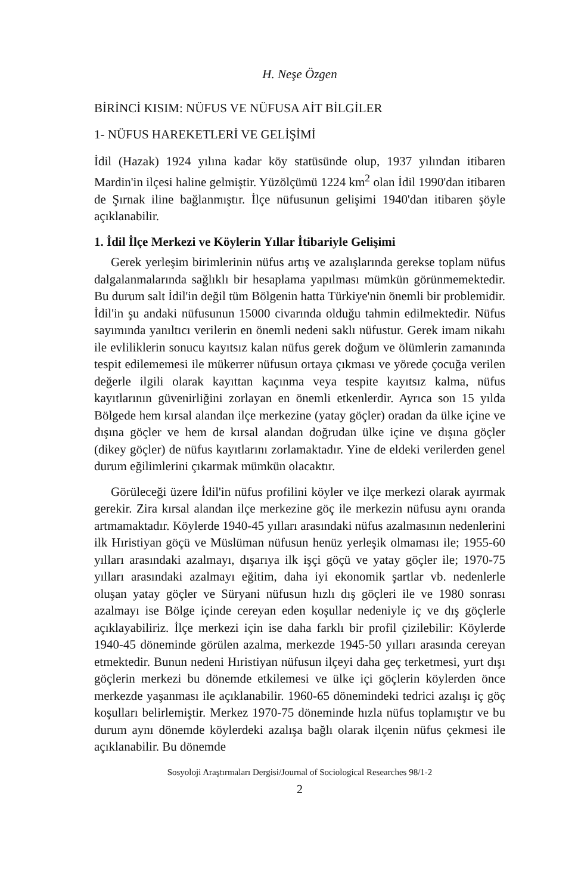H. Neşe Özgen
BİRİNCİ KISIM: NÜFUS VE NÜFUSA AİT BİLGİLER
1- NÜFUS HAREKETLERİ VE GELİŞİMİ
İdil (Hazak) 1924 yılına kadar köy statüsünde olup, 1937 yılından itibaren Mardin'in ilçesi haline gelmiştir. Yüzölçümü 1224 km<sup>2</sup> olan İdil 1990'dan itibaren de Şırnak iline bağlanmıştır. İlçe nüfusunun gelişimi 1940'dan itibaren şöyle açıklanabilir.
1. İdil İlçe Merkezi ve Köylerin Yıllar İtibariyle Gelişimi
Gerek yerleşim birimlerinin nüfus artış ve azalışlarında gerekse toplam nüfus dalgalanmalarında sağlıklı bir hesaplama yapılması mümkün görünmemektedir. Bu durum salt İdil'in değil tüm Bölgenin hatta Türkiye'nin önemli bir problemidir. İdil'in şu andaki nüfusunun 15000 civarında olduğu tahmin edilmektedir. Nüfus sayımında yanıltıcı verilerin en önemli nedeni saklı nüfustur. Gerek imam nikahı ile evliliklerin sonucu kayıtsız kalan nüfus gerek doğum ve ölümlerin zamanında tespit edilememesi ile mükerrer nüfusun ortaya çıkması ve yörede çocuğa verilen değerle ilgili olarak kayıttan kaçınma veya tespite kayıtsız kalma, nüfus kayıtlarının güvenirliğini zorlayan en önemli etkenlerdir. Ayrıca son 15 yılda Bölgede hem kırsal alandan ilçe merkezine (yatay göçler) oradan da ülke içine ve dışına göçler ve hem de kırsal alandan doğrudan ülke içine ve dışına göçler (dikey göçler) de nüfus kayıtlarını zorlamaktadır. Yine de eldeki verilerden genel durum eğilimlerini çıkarmak mümkün olacaktır.
Görüleceği üzere İdil'in nüfus profilini köyler ve ilçe merkezi olarak ayırmak gerekir. Zira kırsal alandan ilçe merkezine göç ile merkezin nüfusu aynı oranda artmamaktadır. Köylerde 1940-45 yılları arasındaki nüfus azalmasının nedenlerini ilk Hıristiyan göçü ve Müslüman nüfusun henüz yerleşik olmaması ile; 1955-60 yılları arasındaki azalmayı, dışarıya ilk işçi göçü ve yatay göçler ile; 1970-75 yılları arasındaki azalmayı eğitim, daha iyi ekonomik şartlar vb. nedenlerle oluşan yatay göçler ve Süryani nüfusun hızlı dış göçleri ile ve 1980 sonrası azalmayı ise Bölge içinde cereyan eden koşullar nedeniyle iç ve dış göçlerle açıklayabiliriz. İlçe merkezi için ise daha farklı bir profil çizilebilir: Köylerde 1940-45 döneminde görülen azalma, merkezde 1945-50 yılları arasında cereyan etmektedir. Bunun nedeni Hıristiyan nüfusun ilçeyi daha geç terketmesi, yurt dışı göçlerin merkezi bu dönemde etkilemesi ve ülke içi göçlerin köylerden önce merkezde yaşanması ile açıklanabilir. 1960-65 dönemindeki tedrici azalışı iç göç koşulları belirlemiştir. Merkez 1970-75 döneminde hızla nüfus toplamıştır ve bu durum aynı dönemde köylerdeki azalışa bağlı olarak ilçenin nüfus çekmesi ile açıklanabilir. Bu dönemde
Sosyoloji Araştırmaları Dergisi/Journal of Sociological Researches 98/1-2
2